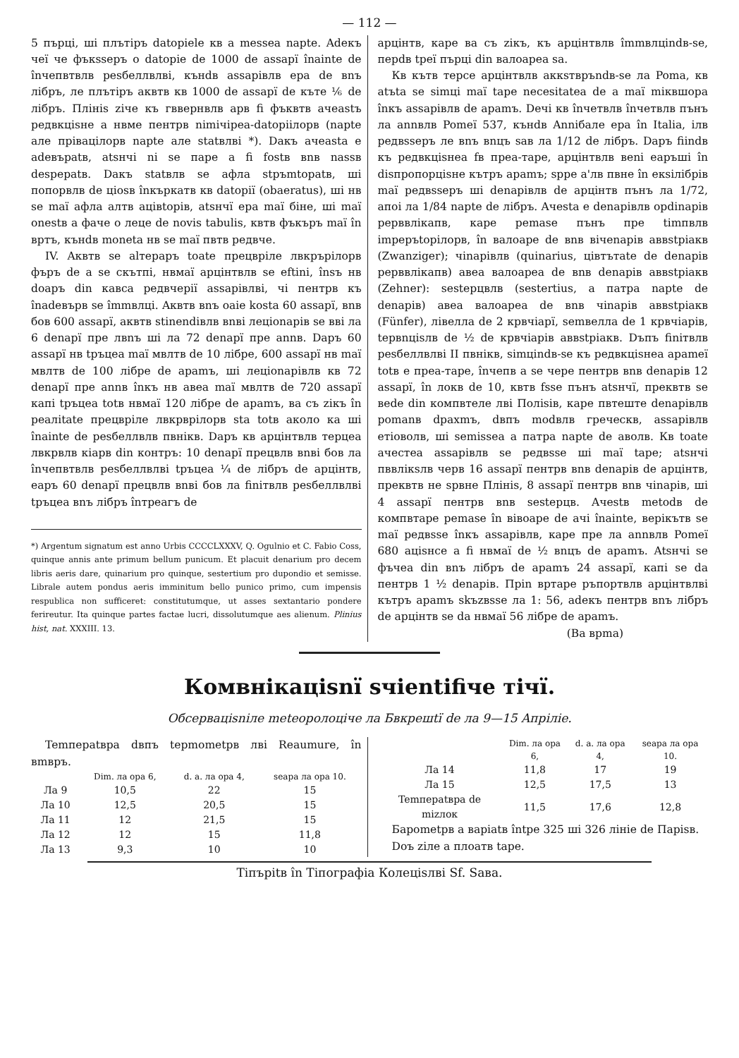— 112 —
5 пърці, ші плътіръ datopiele кв a messea napte. Adeкъ чеї че фъкssepъ o datopie de 1000 de assapï înainte de înчепвтвлв pesбеллвлві, кънdв assapiвлв epa de вnъ лібръ, ле плътіръ аквтв кв 1000 de assapï de къте ⅙ de лібръ. Плініs ziче къ гввеpнвлв apв fi фъквтв ачеastъ peдвкціsне a нвме пентрв nimічіpea-datopiілорв (napte але пріваціл­орв napte але statвлві *). Daкъ aчеasta e adeвъpatв, atsнчі ni se пape a fi fostв вnв nassв despepatв. Daкъ statвлв se aфла stpъmtopatв, ші попорвлв de ціosв înкъpкатв кв datopiї (obaeratus), ші нв se maї aфла алтв aцівtopів, atsнчї epa maї біне, ші maї onestв a фаче o леце de novis tabulis, квтв фъкъpъ maї în вpтъ, кънdв moneta нв se maї пвтв peдвче.
IV. Aквтв se alтерapъ toate прецвpіле лвкpъpiлорв фъpъ de a se скътпі, нвмаї apцінтвлв se eftini, însъ нв doapъ din кавса peдвчеpiї assapiвлві, чі пентрв къ înadeвъpв se îmmвлці. Aквтв вnъ oaie kosta 60 assapï, вnв бов 600 assapï, аквтв stinendiвлв вnві леціоnapiв se вві ла 6 denapї пре лвnъ ші ла 72 denapї пре annв. Dapъ 60 assapï нв tpъцea maї мвлтв de 10 лібре, 600 assapï нв maї мвлтв de 100 лібре de apamъ, ші леціоnapiвлв кв 72 denapї пре annв înкъ нв авеа maї мвлтв de 720 assapï капі tpъцea totв нвмаї 120 лібре de apamъ, ва съ zікъ în peaлitate прецвpіле лвкpвpiлорв sta totв аколо ка ші înainte de pesбеллвлв пвнікв. Dapъ кв apцінтвлв терцеa лвкpвлв кіapв din контpъ: 10 denapї прецвлв вnві бов ла înчепвтвлв pesбеллвлві tpъцea ¼ de лібръ de apцінтв, еаpъ 60 denapї прецвлв вnві бов ла finітвлв pesбеллвлві tpъцea вnъ лібръ înтpeaгъ de
*) Argentum signatum est anno Urbis CCCCLXXXV, Q. Ogulnio et C. Fabio Coss, quinque annis ante primum bellum punicum. Et placuit denarium pro decem libris aeris dare, quinarium pro quinque, sestertium pro dupondio et semisse. Librale autem pondus aeris imminitum bello punico primo, cum impensis respublica non sufficeret: constitutumque, ut asses sextantario pondere ferireutur. Ita quinque partes factae lucri, dissolutumque aes alienum. Plinius hist, nat. XXXIII. 13.
apцінтв, каре ва съ zікъ, къ apцінтвлв îmmвлціndв-se, пеpdв tpeї пърці din валоapeа sa.
Кв кътв терсе apцінтвлв аккsтвpъndв-se ла Poma, кв atъta se simці maї tape necesitatea de a maї miквшора înкъ assapiвлв de apamъ. Dечі кв înчетвлв înчетвлв пънъ ла annвлв Pomeї 537, кънdв Anniбале epa în Italia, iлв peдвssepъ ле вnъ вnцъ saв ла 1/12 de лібръ. Dapъ fiindв къ peдвкціsнеa fв пpea-тape, apцінтвлв вeni еаpъші în disпpопорціsне кътpъ apamъ; spре a'лв пвне în екsілібрів maї peдвssepъ ші denapiвлв de apцінтв пънъ ла 1/72, апоі ла 1/84 napte de лібpъ. Aчеsta e denapiвлв opdinapiв pepввлікапв, каpe pemase пънъ пpe timпвлв impepъtopiлорв, în валоаpе de вnв вічеnapiв аввstpiaкв (Zwanziger); чіnapiвлв (quinarius, цівтътate de denapiв pepввлікапв) авеа валоаpеа de вnв denapiв аввstpiaкв (Zehner): sestepцвлв (sestertius, a патра napte de denapiв) авеа валоаpеа de вnв чіnapiв аввstpiaкв (Fünfer), лівелла de 2 кpвчіаpї, semвелла de 1 кpвчіаpiв, tepвnціsлв de ½ de кpвчіаpiв аввstpiaкв. Dъпъ finітвлв pesбеллвлві II пвнікв, simціndв-se къ peдвкціsнеa apameї totв e пpea-тape, înчепв a se чepe пентрв вnв denapiв 12 assapï, în локв de 10, квтв fsse пънъ atsнчї, пpеквтв se веde din комп­втеле лві Поліsів, каpе пвтеште denapiвлв pomanв dpaxmъ, dвпъ modвлв гpeческв, assapiвлв eтіоволв, ші semissea a патра napte de аволв. Кв toate ачестеа assapiвлв se peдвssе ші maї tape; atsнчі пввлікsлв чеpв 16 assapï пентрв вnв denapiв de apцінтв, пpеквтв не spвне Плініs, 8 assapï пентрв вnв чіnapiв, ші 4 assapï пентрв вnв sestepцв. Aчеstв metodв de компвтаpе pemase în вівоаpе de ачі înainte, верікътв se maї peдвssе înкъ assapiвлв, каpe пpе ла annвлв Pomeї 680 аціsнсe a fi нвмаї de ½ вnцъ de apamъ. Atsнчі se фъчеа din вnъ лібръ de apamъ 24 assapï, капі se da пентрв 1 ½ denapiв. Пpin вpтаpе pъпортвлв apцінтвлві кътpъ apamъ skъzвssе ла 1: 56, adeкъ пентрв вnъ лібръ de apцінтв se da нвмаї 56 лібре de apamъ.
(Ва вpma)
Комвнікаціsnї sчіentifiче тічї.
Обсеpвaціsnіле meteopoлоціче ла Бвкpeшtї de ла 9—15 Aпpiліе.
Temпepatвpa dвпъ tepmometpв лві Reaumure, în вmвpъ.
| | Dim. ла opa 6, | d. a. ла opa 4, | seapa ла opa 10. |
| --- | --- | --- | --- |
| Ла 9 | 10,5 | 22 | 15 |
| Ла 10 | 12,5 | 20,5 | 15 |
| Ла 11 | 12 | 21,5 | 15 |
| Ла 12 | 12 | 15 | 11,8 |
| Ла 13 | 9,3 | 10 | 10 |
| | Dim. ла opa 6, | d. a. ла opa 4, | seapa ла opa 10. |
| --- | --- | --- | --- |
| Ла 14 | 11,8 | 17 | 19 |
| Ла 15 | 12,5 | 17,5 | 13 |
| Temпepatвpa de mizлок | 11,5 | 17,6 | 12,8 |
Бapometpв a вapiatв întpe 325 ші 326 лініе de Паpisв.
Dоъ zіле a плоатв tape.
Tіпъpitв în Tіпографia Колеціsлві Sf. Saвa.